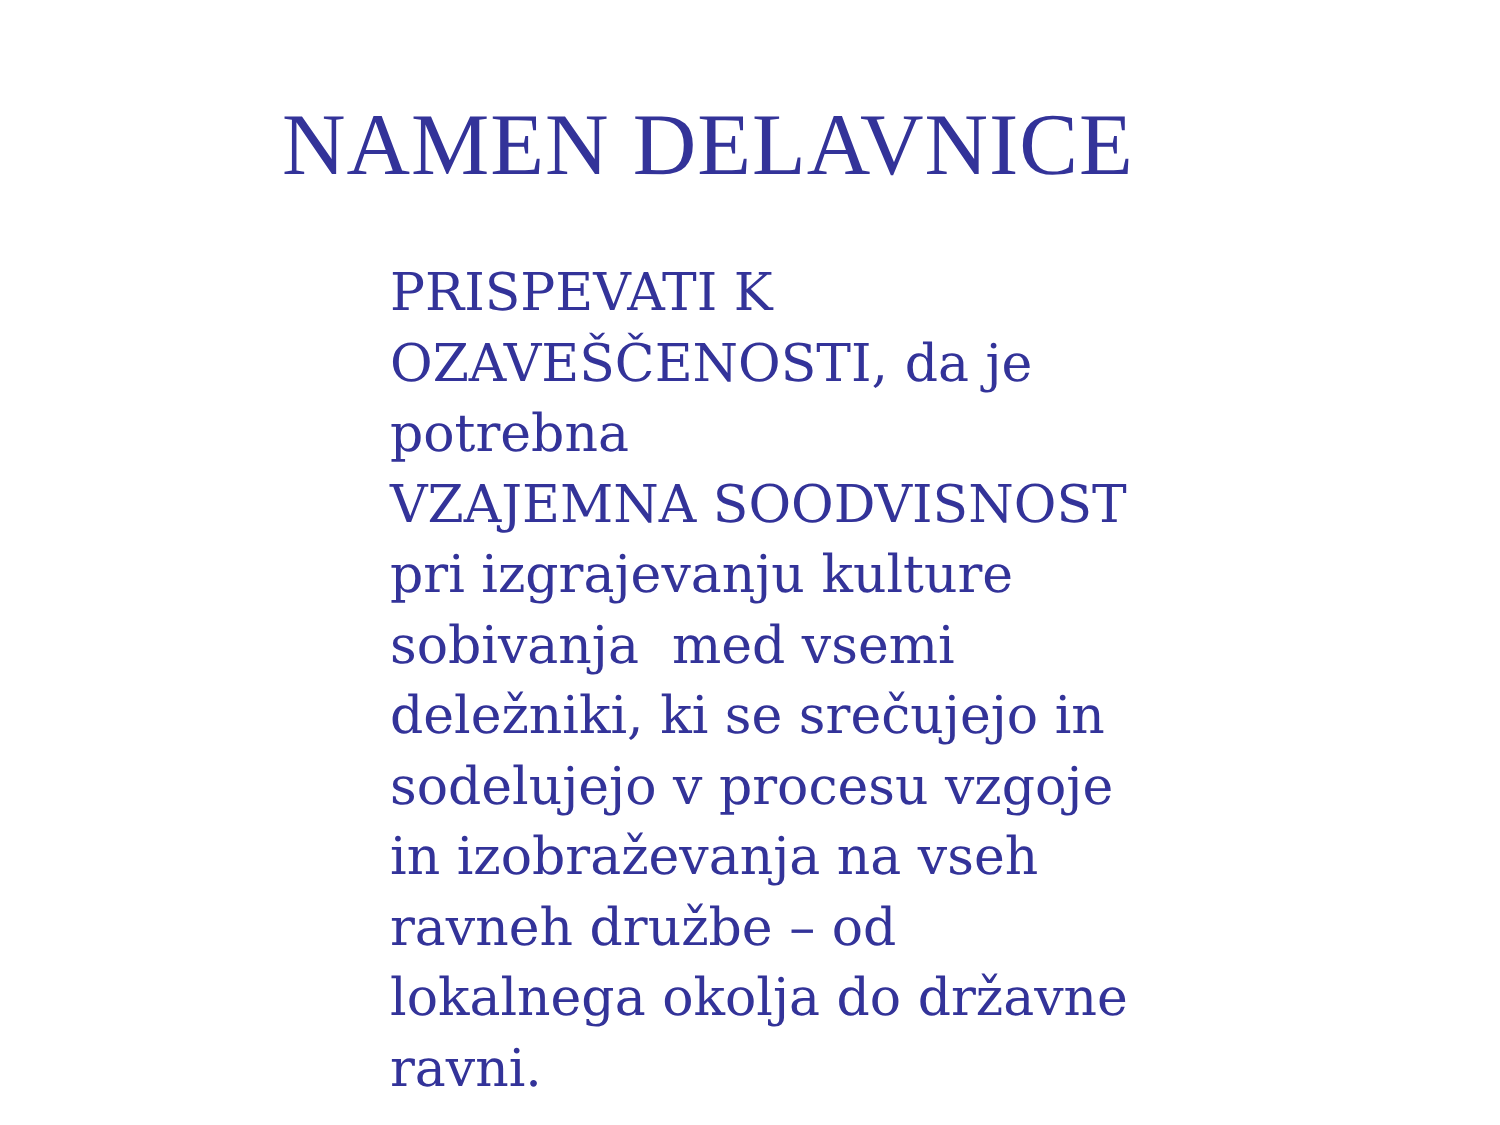NAMEN DELAVNICE
PRISPEVATI K
OZAVEŠČENOSTI, da je
potrebna
VZAJEMNA SOODVISNOST
pri izgrajevanju kulture
sobivanja med vsemi
deležniki, ki se srečujejo in
sodelujejo v procesu vzgoje
in izobraževanja na vseh
ravneh družbe – od
lokalnega okolja do državne
ravni.